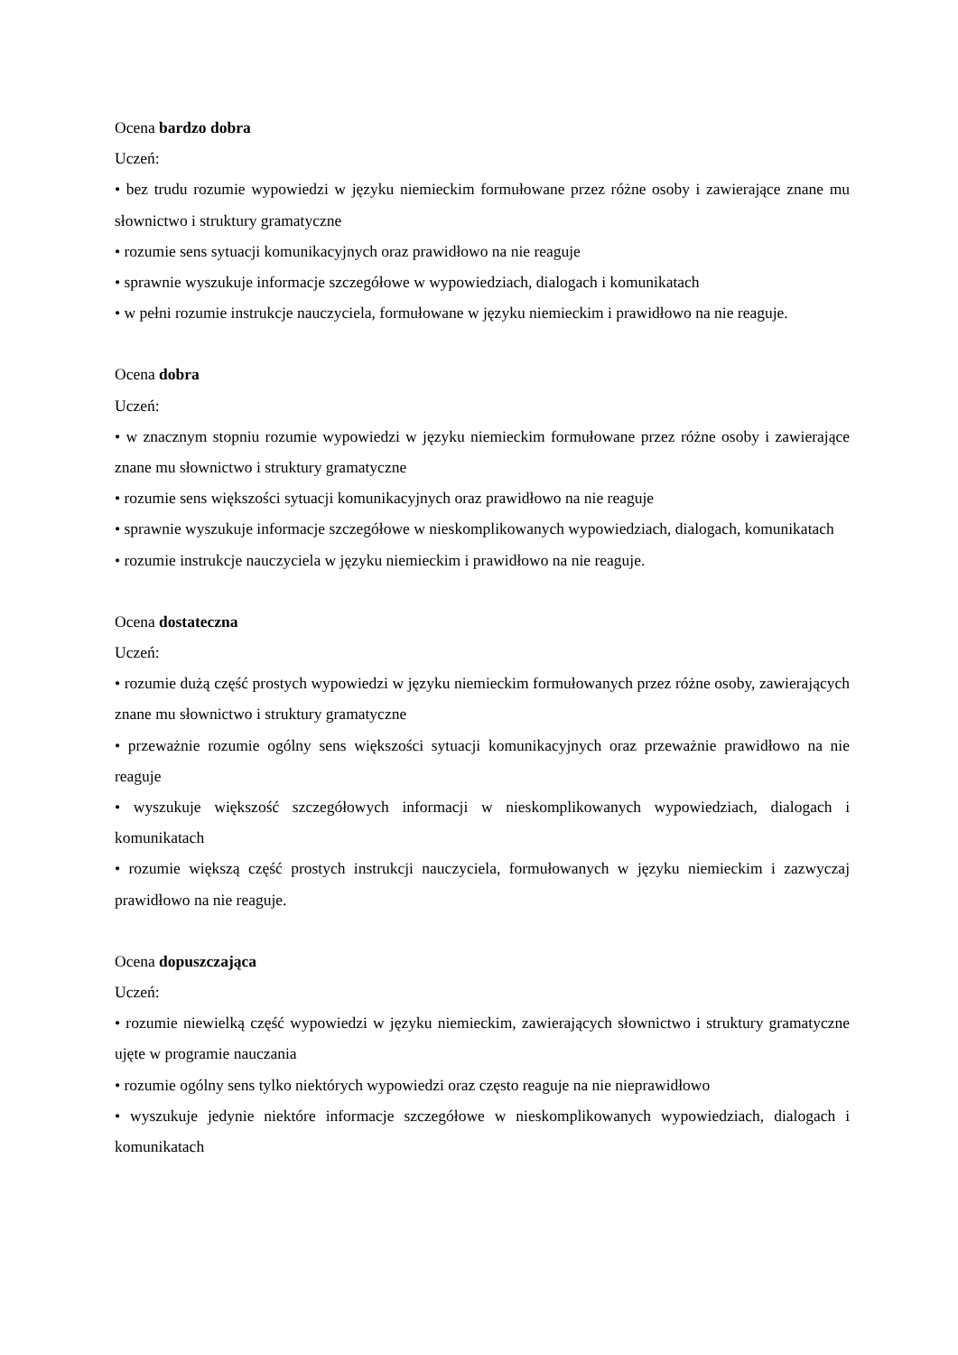Ocena bardzo dobra
Uczeń:
• bez trudu rozumie wypowiedzi w języku niemieckim formułowane przez różne osoby i zawierające znane mu słownictwo i struktury gramatyczne
• rozumie sens sytuacji komunikacyjnych oraz prawidłowo na nie reaguje
• sprawnie wyszukuje informacje szczegółowe w wypowiedziach, dialogach i komunikatach
• w pełni rozumie instrukcje nauczyciela, formułowane w języku niemieckim i prawidłowo na nie reaguje.
Ocena dobra
Uczeń:
• w znacznym stopniu rozumie wypowiedzi w języku niemieckim formułowane przez różne osoby i zawierające znane mu słownictwo i struktury gramatyczne
• rozumie sens większości sytuacji komunikacyjnych oraz prawidłowo na nie reaguje
• sprawnie wyszukuje informacje szczegółowe w nieskomplikowanych wypowiedziach, dialogach, komunikatach
• rozumie instrukcje nauczyciela w języku niemieckim i prawidłowo na nie reaguje.
Ocena dostateczna
Uczeń:
• rozumie dużą część prostych wypowiedzi w języku niemieckim formułowanych przez różne osoby, zawierających znane mu słownictwo i struktury gramatyczne
• przeważnie rozumie ogólny sens większości sytuacji komunikacyjnych oraz przeważnie prawidłowo na nie reaguje
• wyszukuje większość szczegółowych informacji w nieskomplikowanych wypowiedziach, dialogach i komunikatach
• rozumie większą część prostych instrukcji nauczyciela, formułowanych w języku niemieckim i zazwyczaj prawidłowo na nie reaguje.
Ocena dopuszczająca
Uczeń:
• rozumie niewielką część wypowiedzi w języku niemieckim, zawierających słownictwo i struktury gramatyczne ujęte w programie nauczania
• rozumie ogólny sens tylko niektórych wypowiedzi oraz często reaguje na nie nieprawidłowo
• wyszukuje jedynie niektóre informacje szczegółowe w nieskomplikowanych wypowiedziach, dialogach i komunikatach